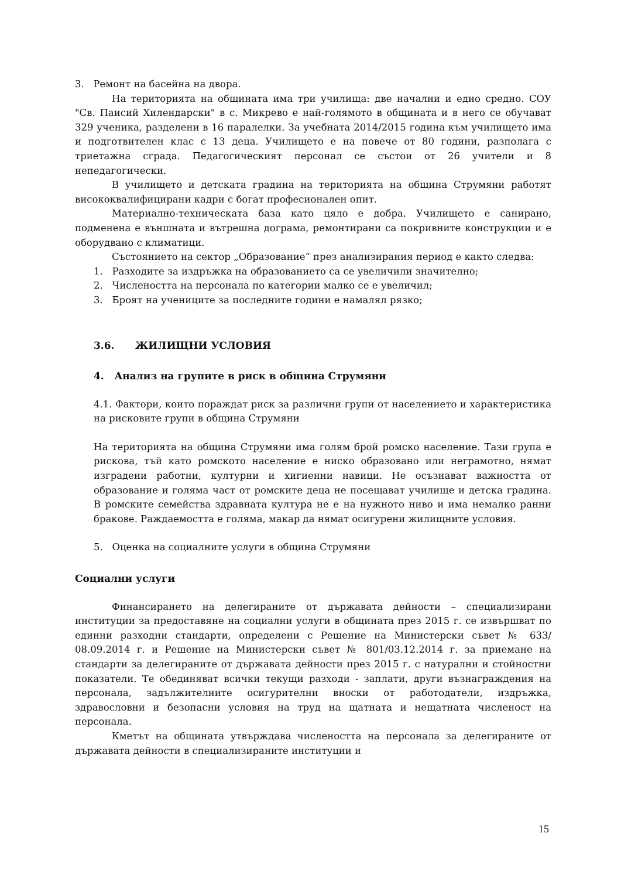3. Ремонт на басейна на двора.
На територията на общината има три училища: две начални и едно средно. СОУ "Св. Паисий Хилендарски" в с. Микрево е най-голямото в общината и в него се обучават 329 ученика, разделени в 16 паралелки. За учебната 2014/2015 година към училището има и подготвителен клас с 13 деца. Училището е на повече от 80 години, разполага с триетажна сграда. Педагогическият персонал се състои от 26 учители и 8 непедагогически.
В училището и детската градина на територията на община Струмяни работят висококвалифицирани кадри с богат професионален опит.
Материално-техническата база като цяло е добра. Училището е санирано, подменена е външната и вътрешна дограма, ремонтирани са покривните конструкции и е оборудвано с климатици.
Състоянието на сектор „Образование” през анализирания период е както следва:
1. Разходите за издръжка на образованието са се увеличили значително;
2. Числеността на персонала по категории малко се е увеличил;
3. Броят на учениците за последните години е намалял рязко;
3.6. ЖИЛИЩНИ УСЛОВИЯ
4. Анализ на групите в риск в община Струмяни
4.1. Фактори, които пораждат риск за различни групи от населението и характеристика на рисковите групи в община Струмяни
На територията на община Струмяни има голям брой ромско население. Тази група е рискова, тъй като ромското население е ниско образовано или неграмотно, нямат изградени работни, културни и хигиенни навици. Не осъзнават важността от образование и голяма част от ромските деца не посещават училище и детска градина. В ромските семейства здравната култура не е на нужното ниво и има немалко ранни бракове. Раждаемостта е голяма, макар да нямат осигурени жилищните условия.
5. Оценка на социалните услуги в община Струмяни
Социални услуги
Финансирането на делегираните от държавата дейности – специализирани институции за предоставяне на социални услуги в общината през 2015 г. се извършват по единни разходни стандарти, определени с Решение на Министерски съвет № 633/ 08.09.2014 г. и Решение на Министерски съвет № 801/03.12.2014 г. за приемане на стандарти за делегираните от държавата дейности през 2015 г. с натурални и стойностни показатели. Те обединяват всички текущи разходи - заплати, други възнаграждения на персонала, задължителните осигурителни вноски от работодатели, издръжка, здравословни и безопасни условия на труд на щатната и нещатната численост на персонала.
Кметът на общината утвърждава числеността на персонала за делегираните от държавата дейности в специализираните институции и
15